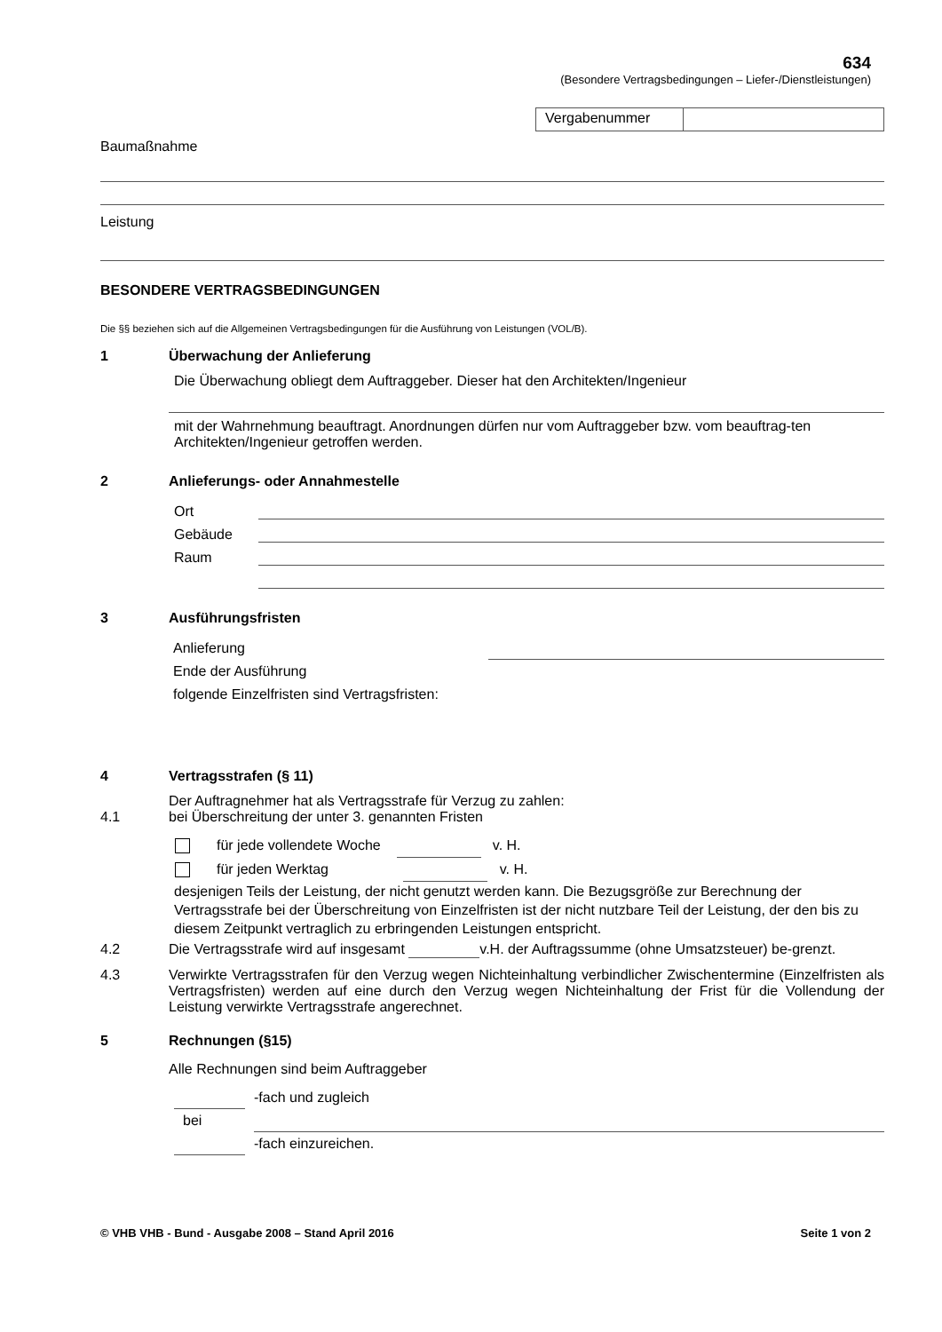634
(Besondere Vertragsbedingungen – Liefer-/Dienstleistungen)
Vergabenummer
Baumaßnahme
Leistung
BESONDERE VERTRAGSBEDINGUNGEN
Die §§ beziehen sich auf die Allgemeinen Vertragsbedingungen für die Ausführung von Leistungen (VOL/B).
1 Überwachung der Anlieferung
Die Überwachung obliegt dem Auftraggeber. Dieser hat den Architekten/Ingenieur
mit der Wahrnehmung beauftragt. Anordnungen dürfen nur vom Auftraggeber bzw. vom beauftrag-ten Architekten/Ingenieur getroffen werden.
2 Anlieferungs- oder Annahmestelle
Ort
Gebäude
Raum
3 Ausführungsfristen
Anlieferung
Ende der Ausführung
folgende Einzelfristen sind Vertragsfristen:
4 Vertragsstrafen (§ 11)
Der Auftragnehmer hat als Vertragsstrafe für Verzug zu zahlen:
4.1 bei Überschreitung der unter 3. genannten Fristen
für jede vollendete Woche v. H.
für jeden Werktag v. H.
desjenigen Teils der Leistung, der nicht genutzt werden kann. Die Bezugsgröße zur Berechnung der Vertragsstrafe bei der Überschreitung von Einzelfristen ist der nicht nutzbare Teil der Leistung, der den bis zu diesem Zeitpunkt vertraglich zu erbringenden Leistungen entspricht.
4.2 Die Vertragsstrafe wird auf insgesamt v.H. der Auftragssumme (ohne Umsatzsteuer) be-grenzt.
4.3 Verwirkte Vertragsstrafen für den Verzug wegen Nichteinhaltung verbindlicher Zwischentermine (Einzelfristen als Vertragsfristen) werden auf eine durch den Verzug wegen Nichteinhaltung der Frist für die Vollendung der Leistung verwirkte Vertragsstrafe angerechnet.
5 Rechnungen (§15)
Alle Rechnungen sind beim Auftraggeber
-fach und zugleich
bei
-fach einzureichen.
© VHB VHB - Bund - Ausgabe 2008 – Stand April 2016 Seite 1 von 2